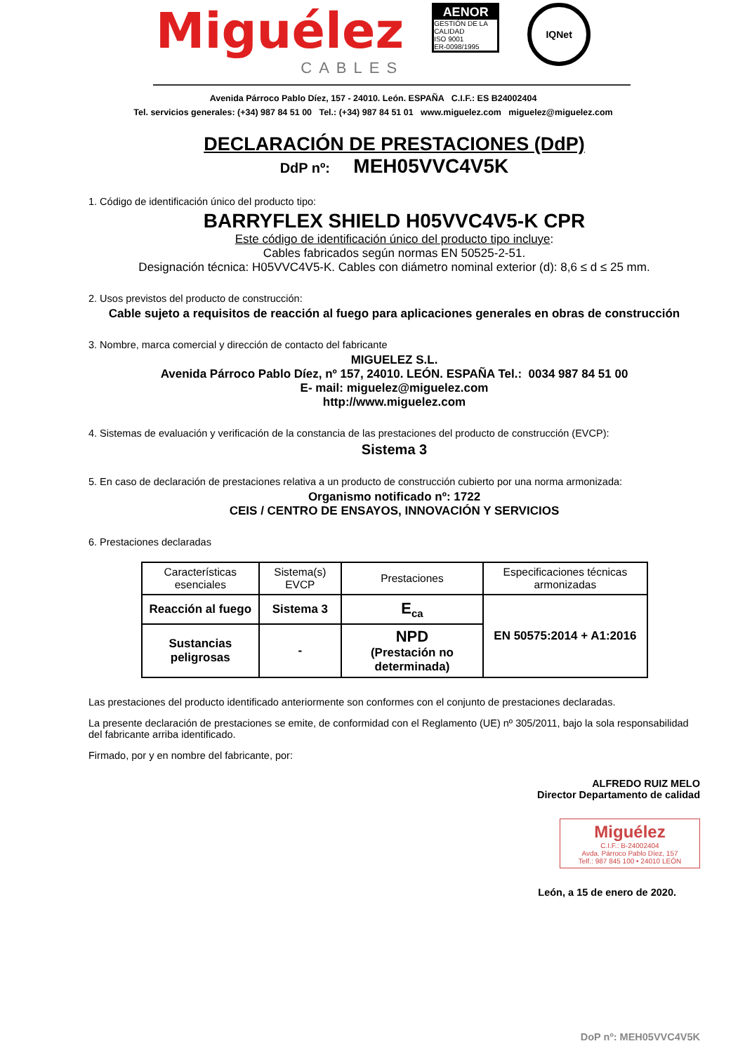Miguélez
CABLES
AENOR
GESTIÓN DE LA CALIDAD
ISO 9001
ER-0098/1995
IQNet
Avenida Párroco Pablo Díez, 157 - 24010. León. ESPAÑA C.I.F.: ES B24002404
Tel. servicios generales: (+34) 987 84 51 00 Tel.: (+34) 987 84 51 01 www.miguelez.com miguelez@miguelez.com
DECLARACIÓN DE PRESTACIONES (DdP)
DdP nº: MEH05VVC4V5K
1. Código de identificación único del producto tipo:
BARRYFLEX SHIELD H05VVC4V5-K CPR
Este código de identificación único del producto tipo incluye:
Cables fabricados según normas EN 50525-2-51.
Designación técnica: H05VVC4V5-K. Cables con diámetro nominal exterior (d): 8,6 ≤ d ≤ 25 mm.
2. Usos previstos del producto de construcción:
Cable sujeto a requisitos de reacción al fuego para aplicaciones generales en obras de construcción
3. Nombre, marca comercial y dirección de contacto del fabricante
MIGUELEZ S.L.
Avenida Párroco Pablo Díez, nº 157, 24010. LEÓN. ESPAÑA Tel.: 0034 987 84 51 00
E- mail: miguelez@miguelez.com
http://www.miguelez.com
4. Sistemas de evaluación y verificación de la constancia de las prestaciones del producto de construcción (EVCP):
Sistema 3
5. En caso de declaración de prestaciones relativa a un producto de construcción cubierto por una norma armonizada:
Organismo notificado nº: 1722
CEIS / CENTRO DE ENSAYOS, INNOVACIÓN Y SERVICIOS
6. Prestaciones declaradas
| Características esenciales | Sistema(s) EVCP | Prestaciones | Especificaciones técnicas armonizadas |
| --- | --- | --- | --- |
| Reacción al fuego | Sistema 3 | E<sub>ca</sub> | EN 50575:2014 + A1:2016 |
| Sustancias peligrosas | - | NPD (Prestación no determinada) | |
Las prestaciones del producto identificado anteriormente son conformes con el conjunto de prestaciones declaradas.
La presente declaración de prestaciones se emite, de conformidad con el Reglamento (UE) nº 305/2011, bajo la sola responsabilidad del fabricante arriba identificado.
Firmado, por y en nombre del fabricante, por:
ALFREDO RUIZ MELO
Director Departamento de calidad
Miguélez
C.I.F.: B-24002404
Avda. Párroco Pablo Díez, 157
Telf.: 987 845 100 • 24010 LEÓN
León, a 15 de enero de 2020.
DoP nº: MEH05VVC4V5K